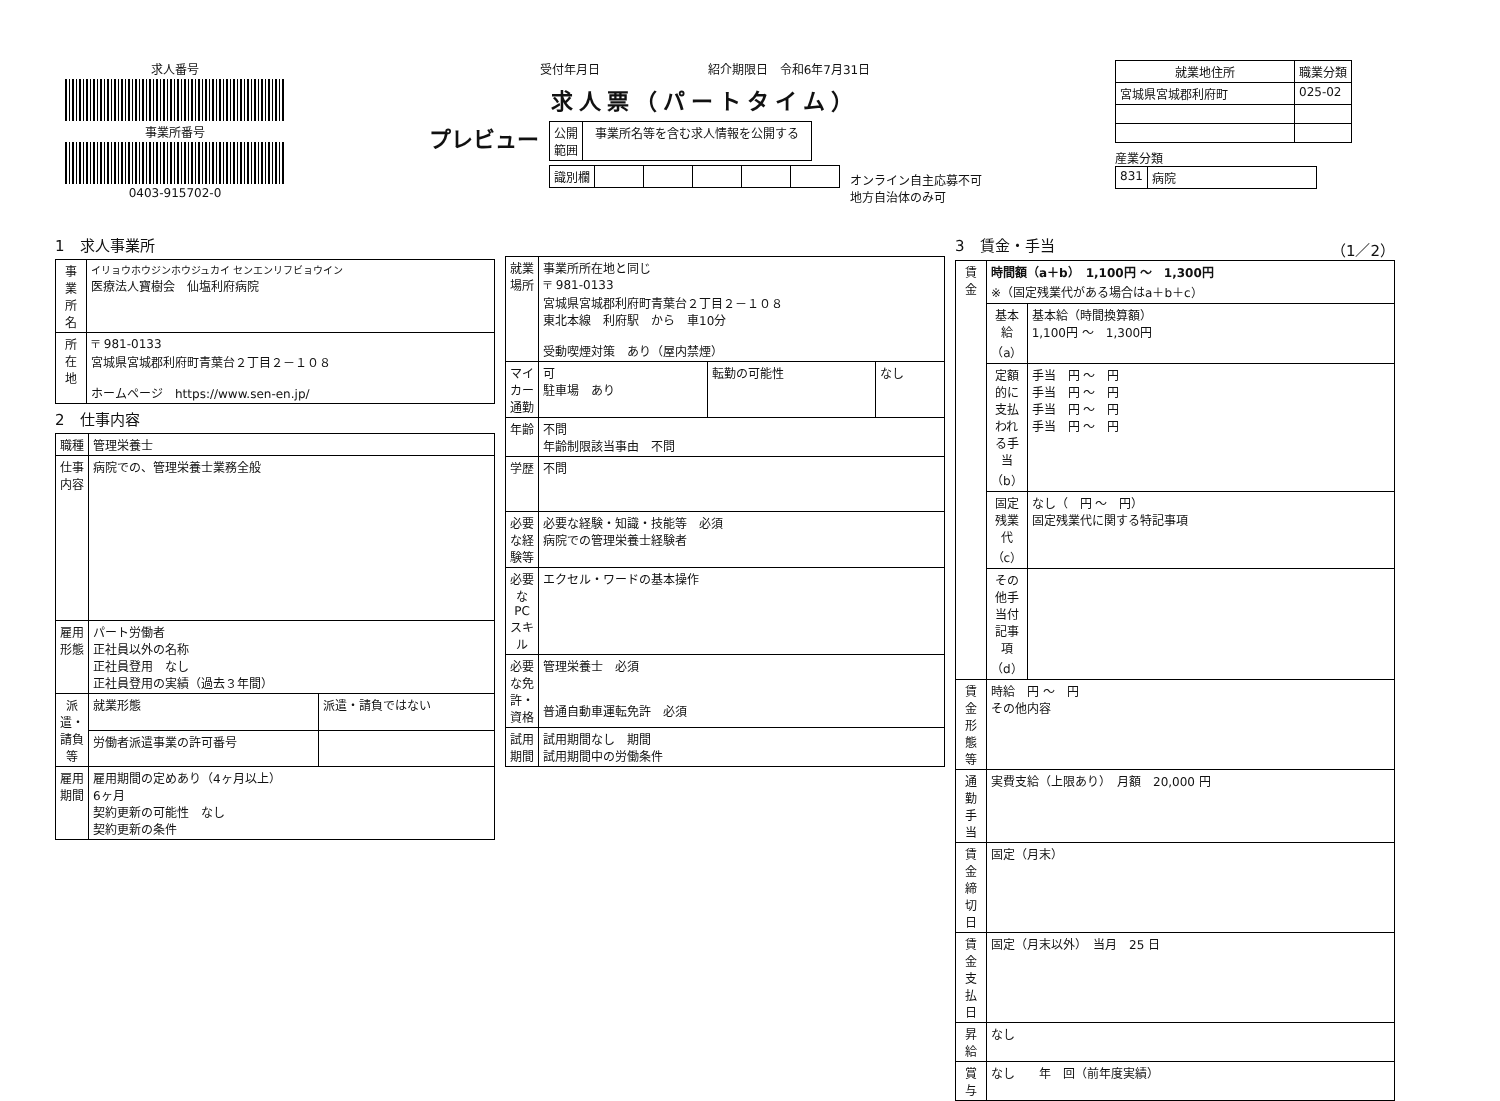求人番号
事業所番号
0403-915702-0
受付年月日　　　　　　　　　紹介期限日　令和6年7月31日
求人票（パートタイム）
プレビュー
| 公開 範囲 | 事業所名等を含む求人情報を公開する |
| 識別欄 | | | | | |
オンライン自主応募不可
地方自治体のみ可
| 就業地住所 | 職業分類 |
| --- | --- |
| 宮城県宮城郡利府町 | 025-02 |
産業分類
| 831 | 病院 |
1　求人事業所
| 事業所名 | イリョウホウジンホウジュカイ センエンリフビョウイン 医療法人寶樹会 仙塩利府病院 |
| 所在地 | 〒 981-0133 宮城県宮城郡利府町青葉台２丁目２－１０８ ホームページ https://www.sen-en.jp/ |
2　仕事内容
| 職種 | 管理栄養士 | |
| 仕事内容 | 病院での、管理栄養士業務全般 | |
| 雇用形態 | パート労働者 正社員以外の名称 正社員登用 なし 正社員登用の実績（過去３年間） | |
| 派遣・請負等 | 就業形態 | 派遣・請負ではない |
| | 労働者派遣事業の許可番号 | |
| 雇用期間 | 雇用期間の定めあり（4ヶ月以上） 6ヶ月 契約更新の可能性 なし 契約更新の条件 | |
| 就業場所 | 事業所所在地と同じ 〒 981-0133 宮城県宮城郡利府町青葉台２丁目２－１０８ 東北本線 利府駅 から 車10分 受動喫煙対策 あり（屋内禁煙） | | |
| マイカー通勤 | 可 駐車場 あり | 転勤の可能性 | なし |
| 年齢 | 不問 年齢制限該当事由 不問 | | |
| 学歴 | 不問 | | |
| 必要な経験等 | 必要な経験・知識・技能等 必須 病院での管理栄養士経験者 | | |
| 必要なPCスキル | エクセル・ワードの基本操作 | | |
| 必要な免許・資格 | 管理栄養士 必須 普通自動車運転免許 必須 | | |
| 試用期間 | 試用期間なし 期間 試用期間中の労働条件 | | |
3　賃金・手当　（1／2）
| 賃金 | 時間額（a＋b） 1,100円 ～ 1,300円 ※（固定残業代がある場合はa＋b＋c） | |
| | 基本給（a） | 基本給（時間換算額） 1,100円 ～ 1,300円 |
| | 定額的に支払われる手当（b） | 手当 円 ～ 円 手当 円 ～ 円 手当 円 ～ 円 手当 円 ～ 円 |
| | 固定残業代（c） | なし（ 円 ～ 円） 固定残業代に関する特記事項 |
| | その他手当付記事項（d） | |
| 賃金形態等 | 時給 円 ～ 円 その他内容 | |
| 通勤手当 | 実費支給（上限あり） 月額 20,000 円 | |
| 賃金締切日 | 固定（月末） | |
| 賃金支払日 | 固定（月末以外） 当月 25 日 | |
| 昇給 | なし | |
| 賞与 | なし 年 回（前年度実績） | |